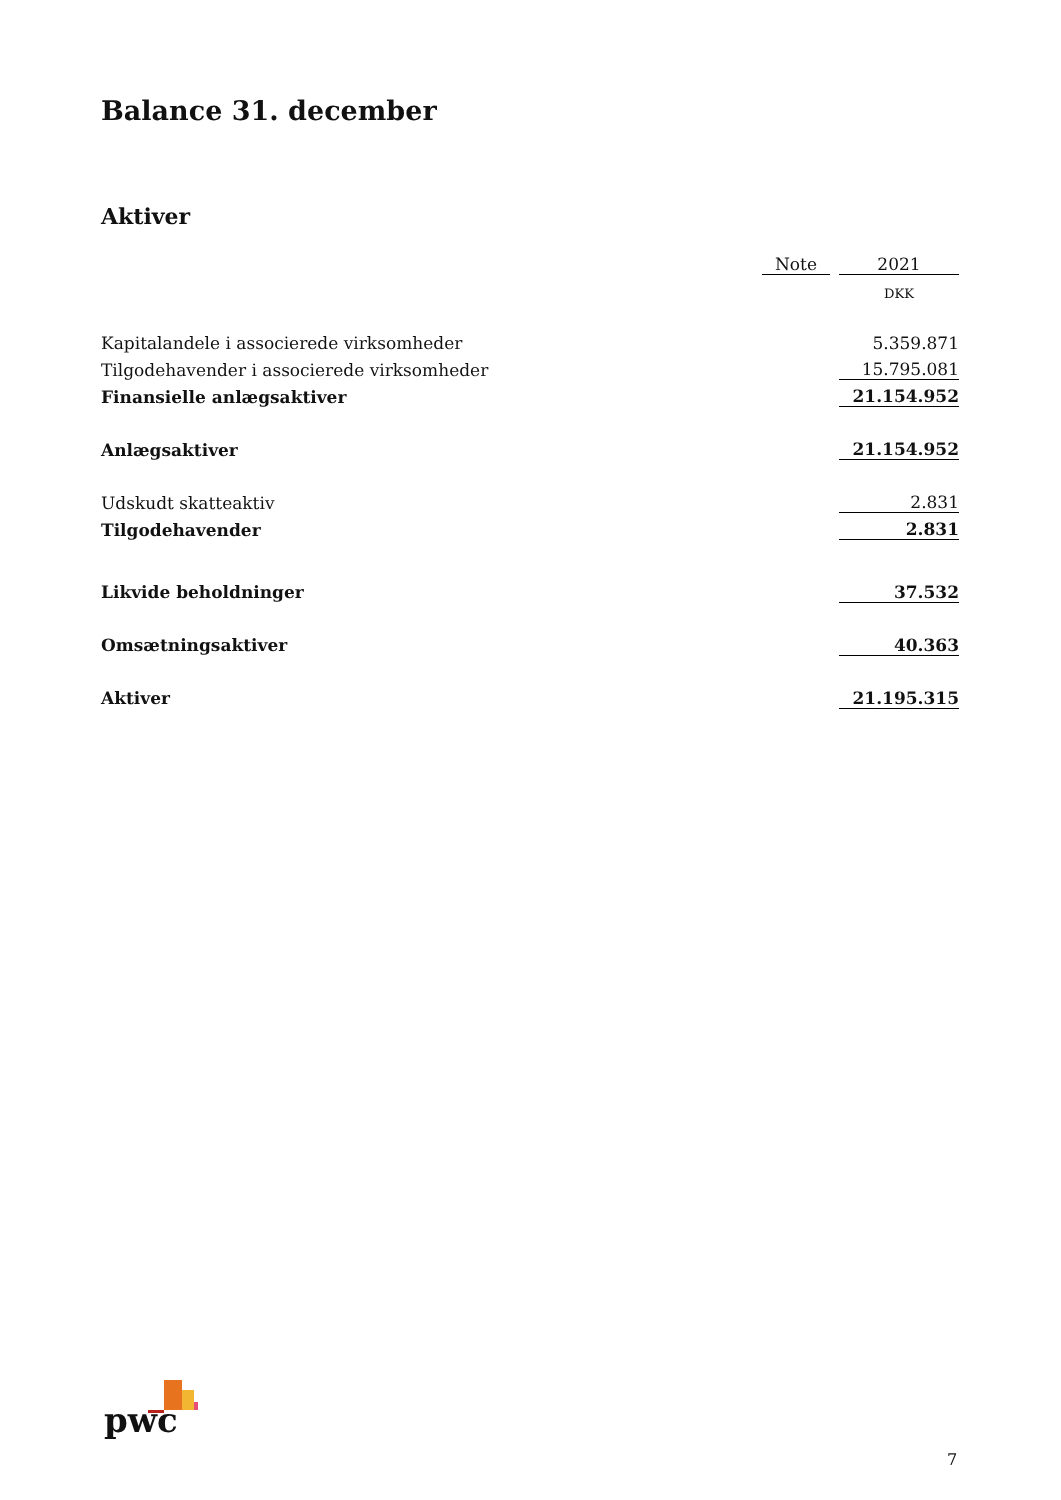Balance 31. december
Aktiver
| | Note | | 2021 |
| --- | --- | --- | --- |
| | | | DKK |
| Kapitalandele i associerede virksomheder | | | 5.359.871 |
| Tilgodehavender i associerede virksomheder | | | 15.795.081 |
| Finansielle anlægsaktiver | | | 21.154.952 |
| Anlægsaktiver | | | 21.154.952 |
| Udskudt skatteaktiv | | | 2.831 |
| Tilgodehavender | | | 2.831 |
| Likvide beholdninger | | | 37.532 |
| Omsætningsaktiver | | | 40.363 |
| Aktiver | | | 21.195.315 |
pwc
7